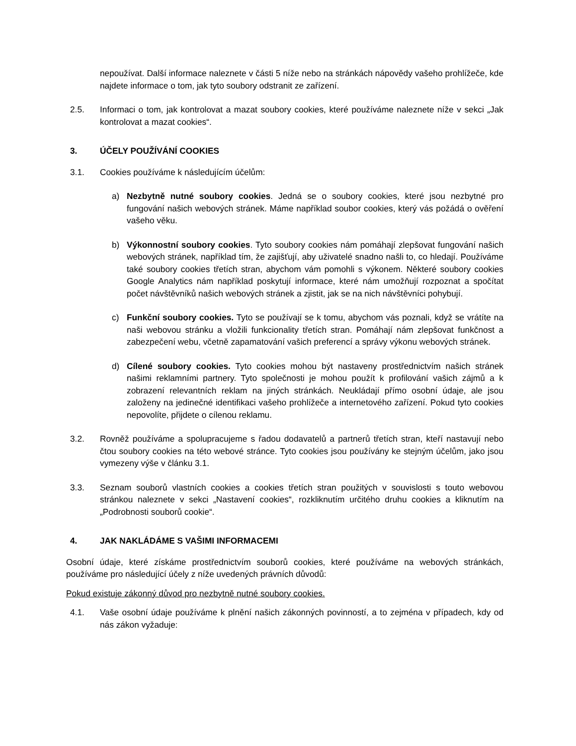nepoužívat. Další informace naleznete v části 5 níže nebo na stránkách nápovědy vašeho prohlížeče, kde najdete informace o tom, jak tyto soubory odstranit ze zařízení.
2.5. Informaci o tom, jak kontrolovat a mazat soubory cookies, které používáme naleznete níže v sekci „Jak kontrolovat a mazat cookies“.
3. ÚČELY POUŽÍVÁNÍ COOKIES
3.1. Cookies používáme k následujícím účelům:
a) Nezbytně nutné soubory cookies. Jedná se o soubory cookies, které jsou nezbytné pro fungování našich webových stránek. Máme například soubor cookies, který vás požádá o ověření vašeho věku.
b) Výkonnostní soubory cookies. Tyto soubory cookies nám pomáhají zlepšovat fungování našich webových stránek, například tím, že zajišťují, aby uživatelé snadno našli to, co hledají. Používáme také soubory cookies třetích stran, abychom vám pomohli s výkonem. Některé soubory cookies Google Analytics nám například poskytují informace, které nám umožňují rozpoznat a spočítat počet návštěvníků našich webových stránek a zjistit, jak se na nich návštěvníci pohybují.
c) Funkční soubory cookies. Tyto se používají se k tomu, abychom vás poznali, když se vrátíte na naši webovou stránku a vložili funkcionality třetích stran. Pomáhají nám zlepšovat funkčnost a zabezpečení webu, včetně zapamatování vašich preferencí a správy výkonu webových stránek.
d) Cílené soubory cookies. Tyto cookies mohou být nastaveny prostřednictvím našich stránek našimi reklamními partnery. Tyto společnosti je mohou použít k profilování vašich zájmů a k zobrazení relevantních reklam na jiných stránkách. Neukládají přímo osobní údaje, ale jsou založeny na jedinečné identifikaci vašeho prohlížeče a internetového zařízení. Pokud tyto cookies nepovolíte, přijdete o cílenou reklamu.
3.2. Rovněž používáme a spolupracujeme s řadou dodavatelů a partnerů třetích stran, kteří nastavují nebo čtou soubory cookies na této webové stránce. Tyto cookies jsou používány ke stejným účelům, jako jsou vymezeny výše v článku 3.1.
3.3. Seznam souborů vlastních cookies a cookies třetích stran použitých v souvislosti s touto webovou stránkou naleznete v sekci „Nastavení cookies“, rozkliknutím určitého druhu cookies a kliknutím na „Podrobnosti souborů cookie“.
4. JAK NAKLÁDÁME S VAŠIMI INFORMACEMI
Osobní údaje, které získáme prostřednictvím souborů cookies, které používáme na webových stránkách, používáme pro následující účely z níže uvedených právních důvodů:
Pokud existuje zákonný důvod pro nezbytně nutné soubory cookies.
4.1. Vaše osobní údaje používáme k plnění našich zákonných povinností, a to zejména v případech, kdy od nás zákon vyžaduje: